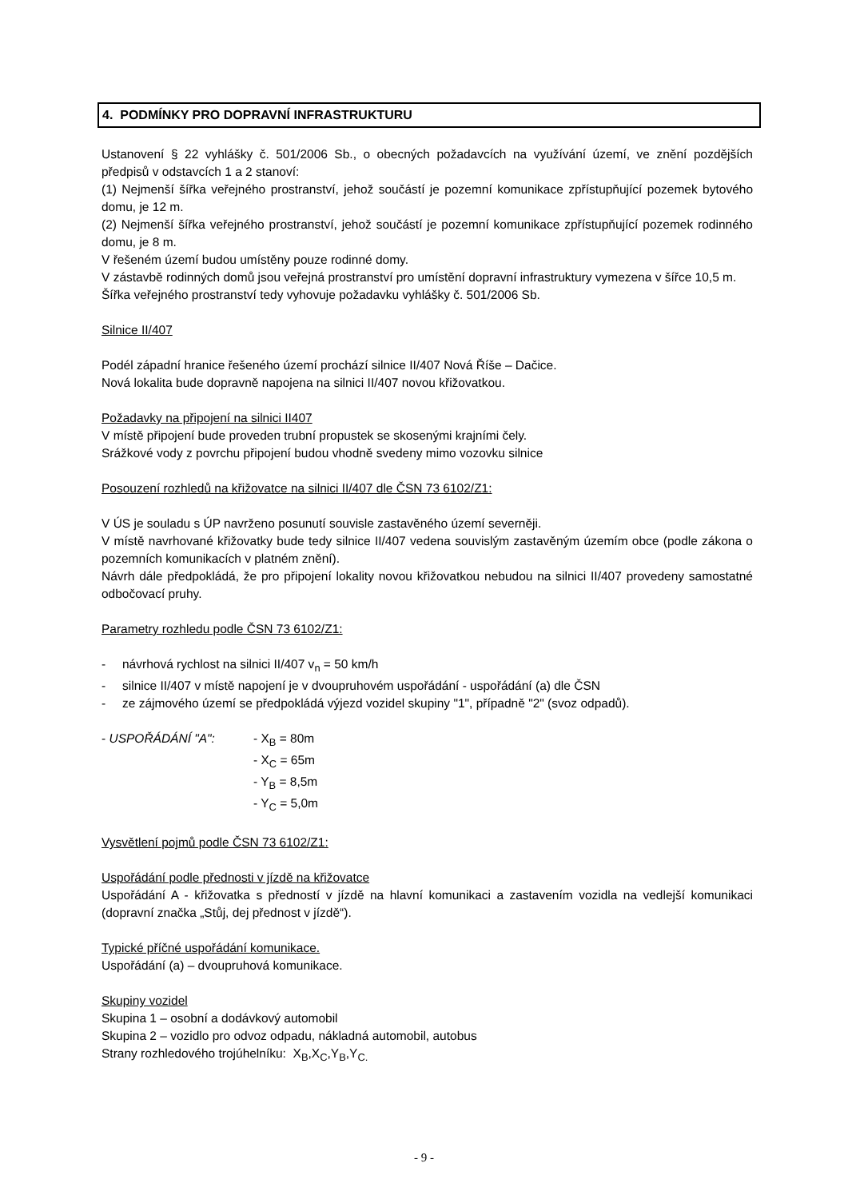4. PODMÍNKY PRO DOPRAVNÍ INFRASTRUKTURU
Ustanovení § 22 vyhlášky č. 501/2006 Sb., o obecných požadavcích na využívání území, ve znění pozdějších předpisů v odstavcích 1 a 2 stanoví:
(1) Nejmenší šířka veřejného prostranství, jehož součástí je pozemní komunikace zpřístupňující pozemek bytového domu, je 12 m.
(2) Nejmenší šířka veřejného prostranství, jehož součástí je pozemní komunikace zpřístupňující pozemek rodinného domu, je 8 m.
V řešeném území budou umístěny pouze rodinné domy.
V zástavbě rodinných domů jsou veřejná prostranství pro umístění dopravní infrastruktury vymezena v šířce 10,5 m.
Šířka veřejného prostranství tedy vyhovuje požadavku vyhlášky č. 501/2006 Sb.
Silnice II/407
Podél západní hranice řešeného území prochází silnice II/407 Nová Říše – Dačice.
Nová lokalita bude dopravně napojena na silnici II/407 novou křižovatkou.
Požadavky na připojení na silnici II407
V místě připojení bude proveden trubní propustek se skosenými krajními čely.
Srážkové vody z povrchu připojení budou vhodně svedeny mimo vozovku silnice
Posouzení rozhledů na křižovatce na silnici II/407 dle ČSN 73 6102/Z1:
V ÚS je souladu s ÚP navrženo posunutí souvisle zastavěného území severněji.
V místě navrhované křižovatky bude tedy silnice II/407 vedena souvislým zastavěným územím obce (podle zákona o pozemních komunikacích v platném znění).
Návrh dále předpokládá, že pro připojení lokality novou křižovatkou nebudou na silnici II/407 provedeny samostatné odbočovací pruhy.
Parametry rozhledu podle ČSN 73 6102/Z1:
- návrhová rychlost na silnici II/407 v<sub>n</sub> = 50 km/h
- silnice II/407 v místě napojení je v dvoupruhovém uspořádání - uspořádání (a) dle ČSN
- ze zájmového území se předpokládá výjezd vozidel skupiny "1", případně "2" (svoz odpadů).
- USPOŘÁDÁNÍ "A": - X<sub>B</sub> = 80m
- X<sub>C</sub> = 65m
- Y<sub>B</sub> = 8,5m
- Y<sub>C</sub> = 5,0m
Vysvětlení pojmů podle ČSN 73 6102/Z1:
Uspořádání podle přednosti v jízdě na křižovatce
Uspořádání A - křižovatka s předností v jízdě na hlavní komunikaci a zastavením vozidla na vedlejší komunikaci (dopravní značka „Stůj, dej přednost v jízdě“).
Typické příčné uspořádání komunikace.
Uspořádání (a) – dvoupruhová komunikace.
Skupiny vozidel
Skupina 1 – osobní a dodávkový automobil
Skupina 2 – vozidlo pro odvoz odpadu, nákladná automobil, autobus
Strany rozhledového trojúhelníku: X<sub>B</sub>,X<sub>C</sub>,Y<sub>B</sub>,Y<sub>C.</sub>
- 9 -